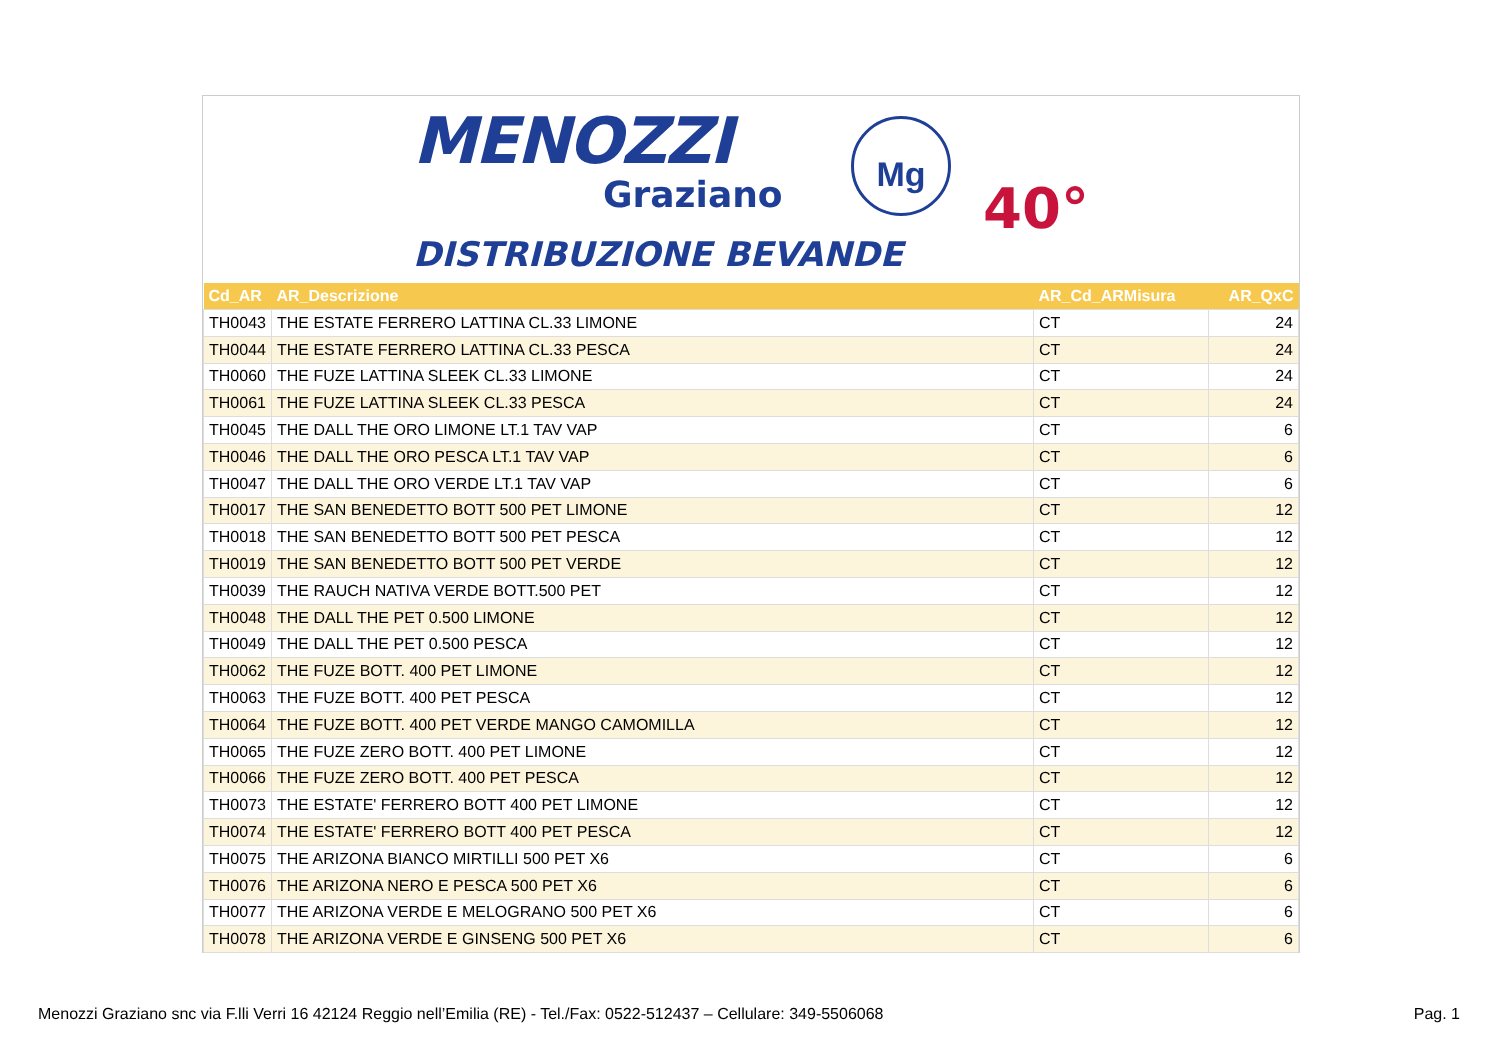MENOZZI
Graziano
Mg
40°
DISTRIBUZIONE BEVANDE
| Cd_AR | AR_Descrizione | AR_Cd_ARMisura | AR_QxC |
| --- | --- | --- | --- |
| TH0043 | THE ESTATE FERRERO LATTINA CL.33 LIMONE | CT | 24 |
| TH0044 | THE ESTATE FERRERO LATTINA CL.33 PESCA | CT | 24 |
| TH0060 | THE FUZE LATTINA SLEEK CL.33 LIMONE | CT | 24 |
| TH0061 | THE FUZE LATTINA SLEEK CL.33 PESCA | CT | 24 |
| TH0045 | THE DALL THE ORO LIMONE LT.1 TAV VAP | CT | 6 |
| TH0046 | THE DALL THE ORO PESCA LT.1 TAV VAP | CT | 6 |
| TH0047 | THE DALL THE ORO VERDE LT.1 TAV VAP | CT | 6 |
| TH0017 | THE SAN BENEDETTO BOTT 500 PET LIMONE | CT | 12 |
| TH0018 | THE SAN BENEDETTO BOTT 500 PET PESCA | CT | 12 |
| TH0019 | THE SAN BENEDETTO BOTT 500 PET VERDE | CT | 12 |
| TH0039 | THE RAUCH NATIVA VERDE BOTT.500 PET | CT | 12 |
| TH0048 | THE DALL THE PET 0.500 LIMONE | CT | 12 |
| TH0049 | THE DALL THE PET 0.500 PESCA | CT | 12 |
| TH0062 | THE FUZE BOTT. 400 PET LIMONE | CT | 12 |
| TH0063 | THE FUZE BOTT. 400 PET PESCA | CT | 12 |
| TH0064 | THE FUZE BOTT. 400 PET VERDE MANGO CAMOMILLA | CT | 12 |
| TH0065 | THE FUZE ZERO BOTT. 400 PET LIMONE | CT | 12 |
| TH0066 | THE FUZE ZERO BOTT. 400 PET PESCA | CT | 12 |
| TH0073 | THE ESTATE' FERRERO BOTT 400 PET LIMONE | CT | 12 |
| TH0074 | THE ESTATE' FERRERO BOTT 400 PET PESCA | CT | 12 |
| TH0075 | THE ARIZONA BIANCO MIRTILLI 500 PET X6 | CT | 6 |
| TH0076 | THE ARIZONA NERO E PESCA 500 PET X6 | CT | 6 |
| TH0077 | THE ARIZONA VERDE E MELOGRANO 500 PET X6 | CT | 6 |
| TH0078 | THE ARIZONA VERDE E GINSENG 500 PET X6 | CT | 6 |
Menozzi Graziano snc via F.lli Verri 16 42124 Reggio nell’Emilia (RE) - Tel./Fax: 0522-512437 – Cellulare: 349-5506068 Pag. 1